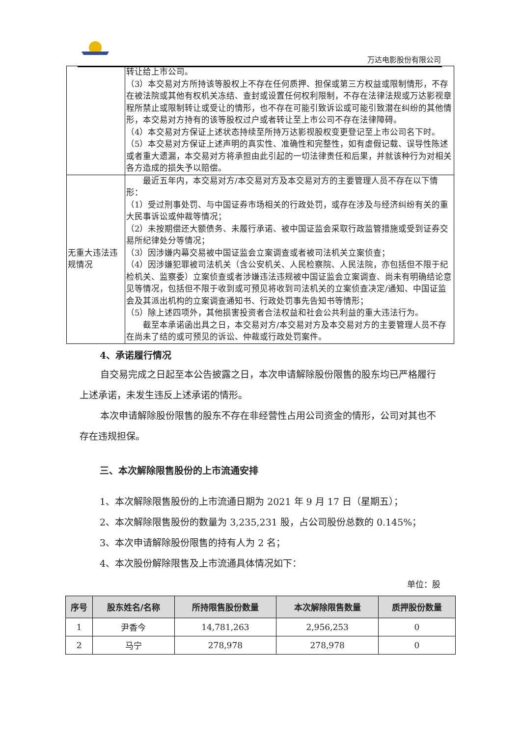万达电影股份有限公司
| | 转让给上市公司。 （3）本交易对方所持该等股权上不存在任何质押、担保或第三方权益或限制情形，不存在被法院或其他有权机关冻结、查封或设置任何权利限制，不存在法律法规或万达影视章程所禁止或限制转让或受让的情形，也不存在可能引致诉讼或可能引致潜在纠纷的其他情形，本交易对方持有的该等股权过户或者转让至上市公司不存在法律障碍。 （4）本交易对方保证上述状态持续至所持万达影视股权变更登记至上市公司名下时。 （5）本交易对方保证上述声明的真实性、准确性和完整性，如有虚假记载、误导性陈述或者重大遗漏，本交易对方将承担由此引起的一切法律责任和后果，并就该种行为对相关各方造成的损失予以赔偿。 |
| 无重大违法违规情况 | 最近五年内，本交易对方/本交易对方及本交易对方的主要管理人员不存在以下情形： （1）受过刑事处罚、与中国证券市场相关的行政处罚，或存在涉及与经济纠纷有关的重大民事诉讼或仲裁等情况； （2）未按期偿还大额债务、未履行承诺、被中国证监会采取行政监管措施或受到证券交易所纪律处分等情况； （3）因涉嫌内幕交易被中国证监会立案调查或者被司法机关立案侦查； （4）因涉嫌犯罪被司法机关（含公安机关、人民检察院、人民法院，亦包括但不限于纪检机关、监察委）立案侦查或者涉嫌违法违规被中国证监会立案调查、尚未有明确结论意见等情况，包括但不限于收到或可预见将收到司法机关的立案侦查决定/通知、中国证监会及其派出机构的立案调查通知书、行政处罚事先告知书等情形； （5）除上述四项外，其他损害投资者合法权益和社会公共利益的重大违法行为。 截至本承诺函出具之日，本交易对方/本交易对方及本交易对方的主要管理人员不存在尚未了结的或可预见的诉讼、仲裁或行政处罚案件。 |
4、承诺履行情况
自交易完成之日起至本公告披露之日，本次申请解除股份限售的股东均已严格履行上述承诺，未发生违反上述承诺的情形。
本次申请解除股份限售的股东不存在非经营性占用公司资金的情形，公司对其也不存在违规担保。
三、本次解除限售股份的上市流通安排
1、本次解除限售股份的上市流通日期为 2021 年 9 月 17 日（星期五）；
2、本次解除限售股份的数量为 3,235,231 股，占公司股份总数的 0.145%；
3、本次申请解除股份限售的持有人为 2 名；
4、本次股份解除限售及上市流通具体情况如下：
单位：股
| 序号 | 股东姓名/名称 | 所持限售股份数量 | 本次解除限售数量 | 质押股份数量 |
| --- | --- | --- | --- | --- |
| 1 | 尹香今 | 14,781,263 | 2,956,253 | 0 |
| 2 | 马宁 | 278,978 | 278,978 | 0 |